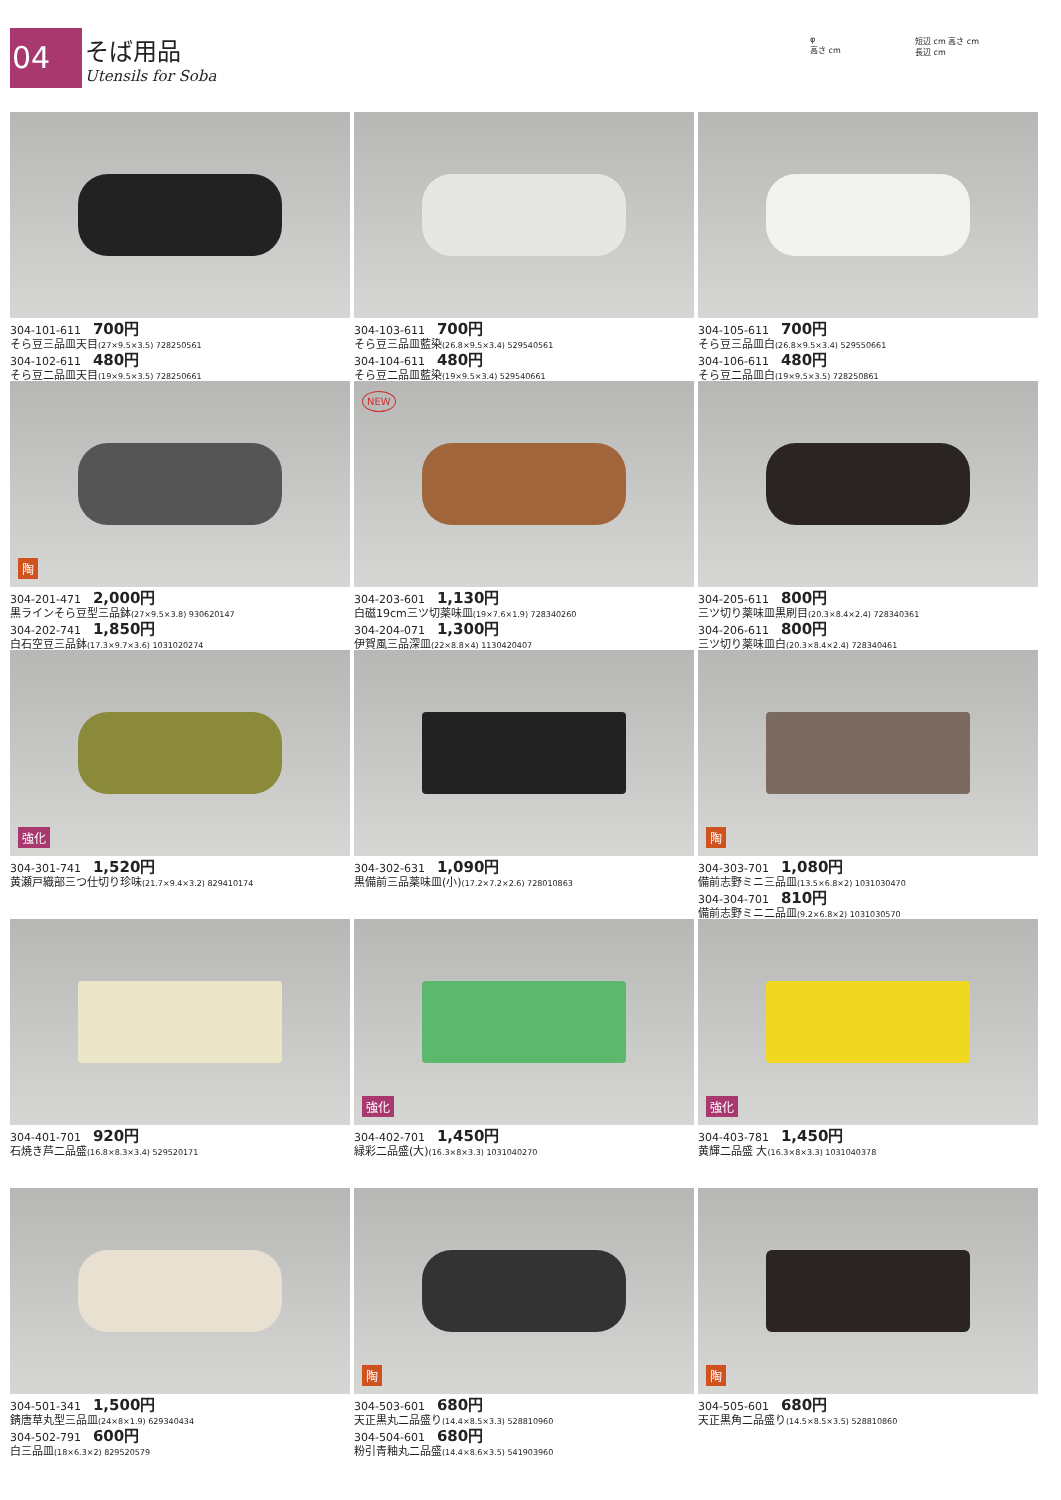04
そば用品
Utensils for Soba
φ
高さ cm
短辺 cm 高さ cm
長辺 cm
304-101-611 700円
そら豆三品皿天目(27×9.5×3.5) 728250561
304-102-611 480円
そら豆二品皿天目(19×9.5×3.5) 728250661
304-103-611 700円
そら豆三品皿藍染(26.8×9.5×3.4) 529540561
304-104-611 480円
そら豆二品皿藍染(19×9.5×3.4) 529540661
304-105-611 700円
そら豆三品皿白(26.8×9.5×3.4) 529550661
304-106-611 480円
そら豆二品皿白(19×9.5×3.5) 728250861
陶
304-201-471 2,000円
黒ラインそら豆型三品鉢(27×9.5×3.8) 930620147
304-202-741 1,850円
白石空豆三品鉢(17.3×9.7×3.6) 1031020274
NEW
304-203-601 1,130円
白磁19cm三ツ切薬味皿(19×7.6×1.9) 728340260
304-204-071 1,300円
伊賀風三品深皿(22×8.8×4) 1130420407
304-205-611 800円
三ツ切り薬味皿黒刷目(20.3×8.4×2.4) 728340361
304-206-611 800円
三ツ切り薬味皿白(20.3×8.4×2.4) 728340461
強化
304-301-741 1,520円
黄瀬戸織部三つ仕切り珍味(21.7×9.4×3.2) 829410174
304-302-631 1,090円
黒備前三品薬味皿(小)(17.2×7.2×2.6) 728010863
陶
304-303-701 1,080円
備前志野ミニ三品皿(13.5×6.8×2) 1031030470
304-304-701 810円
備前志野ミニ二品皿(9.2×6.8×2) 1031030570
304-401-701 920円
石焼き芦二品盛(16.8×8.3×3.4) 529520171
強化
304-402-701 1,450円
緑彩二品盛(大)(16.3×8×3.3) 1031040270
強化
304-403-781 1,450円
黄輝二品盛 大(16.3×8×3.3) 1031040378
304-501-341 1,500円
錆唐草丸型三品皿(24×8×1.9) 629340434
304-502-791 600円
白三品皿(18×6.3×2) 829520579
陶
304-503-601 680円
天正黒丸二品盛り(14.4×8.5×3.3) 528810960
304-504-601 680円
粉引青釉丸二品盛(14.4×8.6×3.5) 541903960
陶
304-505-601 680円
天正黒角二品盛り(14.5×8.5×3.5) 528810860